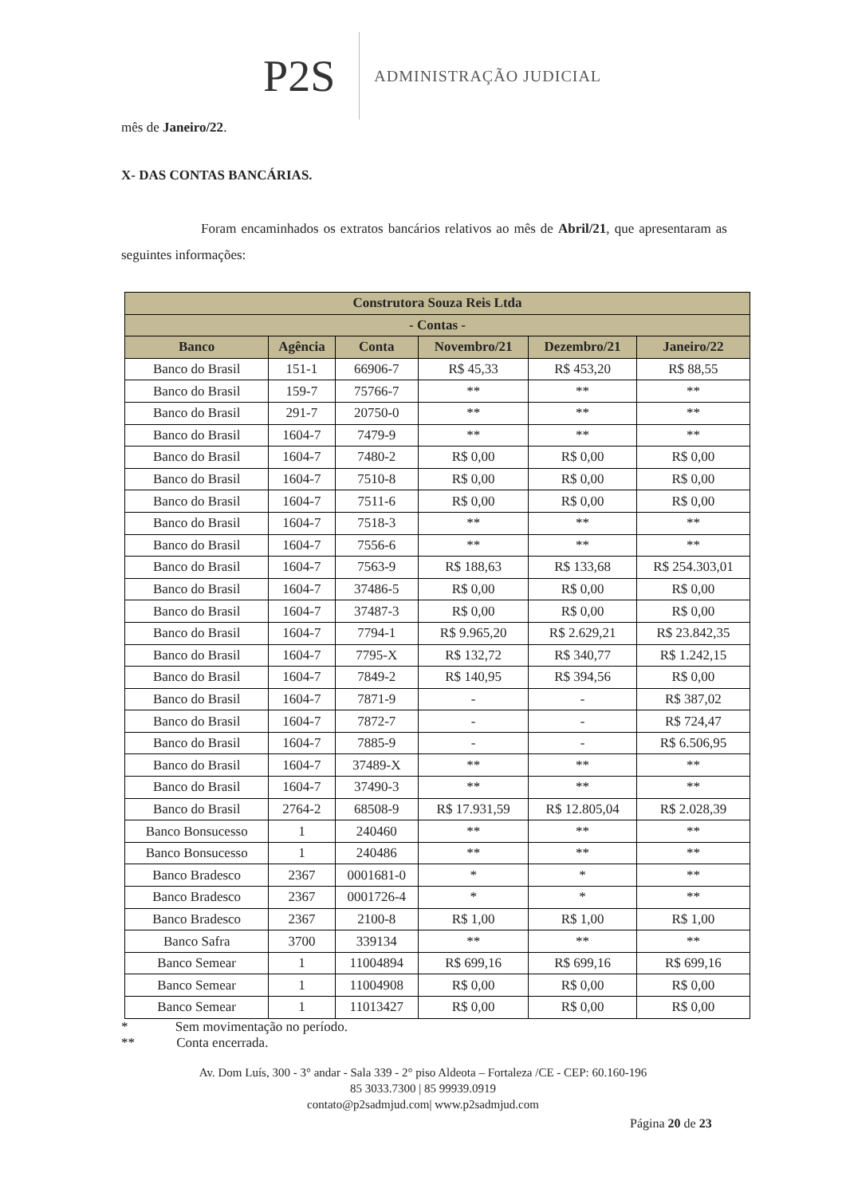P2S ADMINISTRAÇÃO JUDICIAL
mês de Janeiro/22.
X- DAS CONTAS BANCÁRIAS.
Foram encaminhados os extratos bancários relativos ao mês de Abril/21, que apresentaram as seguintes informações:
| Construtora Souza Reis Ltda | | | | | |
| --- | --- | --- | --- | --- | --- |
| - Contas - | | | | | |
| Banco | Agência | Conta | Novembro/21 | Dezembro/21 | Janeiro/22 |
| Banco do Brasil | 151-1 | 66906-7 | R$ 45,33 | R$ 453,20 | R$ 88,55 |
| Banco do Brasil | 159-7 | 75766-7 | ** | ** | ** |
| Banco do Brasil | 291-7 | 20750-0 | ** | ** | ** |
| Banco do Brasil | 1604-7 | 7479-9 | ** | ** | ** |
| Banco do Brasil | 1604-7 | 7480-2 | R$ 0,00 | R$ 0,00 | R$ 0,00 |
| Banco do Brasil | 1604-7 | 7510-8 | R$ 0,00 | R$ 0,00 | R$ 0,00 |
| Banco do Brasil | 1604-7 | 7511-6 | R$ 0,00 | R$ 0,00 | R$ 0,00 |
| Banco do Brasil | 1604-7 | 7518-3 | ** | ** | ** |
| Banco do Brasil | 1604-7 | 7556-6 | ** | ** | ** |
| Banco do Brasil | 1604-7 | 7563-9 | R$ 188,63 | R$ 133,68 | R$ 254.303,01 |
| Banco do Brasil | 1604-7 | 37486-5 | R$ 0,00 | R$ 0,00 | R$ 0,00 |
| Banco do Brasil | 1604-7 | 37487-3 | R$ 0,00 | R$ 0,00 | R$ 0,00 |
| Banco do Brasil | 1604-7 | 7794-1 | R$ 9.965,20 | R$ 2.629,21 | R$ 23.842,35 |
| Banco do Brasil | 1604-7 | 7795-X | R$ 132,72 | R$ 340,77 | R$ 1.242,15 |
| Banco do Brasil | 1604-7 | 7849-2 | R$ 140,95 | R$ 394,56 | R$ 0,00 |
| Banco do Brasil | 1604-7 | 7871-9 | - | - | R$ 387,02 |
| Banco do Brasil | 1604-7 | 7872-7 | - | - | R$ 724,47 |
| Banco do Brasil | 1604-7 | 7885-9 | - | - | R$ 6.506,95 |
| Banco do Brasil | 1604-7 | 37489-X | ** | ** | ** |
| Banco do Brasil | 1604-7 | 37490-3 | ** | ** | ** |
| Banco do Brasil | 2764-2 | 68508-9 | R$ 17.931,59 | R$ 12.805,04 | R$ 2.028,39 |
| Banco Bonsucesso | 1 | 240460 | ** | ** | ** |
| Banco Bonsucesso | 1 | 240486 | ** | ** | ** |
| Banco Bradesco | 2367 | 0001681-0 | * | * | ** |
| Banco Bradesco | 2367 | 0001726-4 | * | * | ** |
| Banco Bradesco | 2367 | 2100-8 | R$ 1,00 | R$ 1,00 | R$ 1,00 |
| Banco Safra | 3700 | 339134 | ** | ** | ** |
| Banco Semear | 1 | 11004894 | R$ 699,16 | R$ 699,16 | R$ 699,16 |
| Banco Semear | 1 | 11004908 | R$ 0,00 | R$ 0,00 | R$ 0,00 |
| Banco Semear | 1 | 11013427 | R$ 0,00 | R$ 0,00 | R$ 0,00 |
* Sem movimentação no período.
** Conta encerrada.
Av. Dom Luís, 300 - 3° andar - Sala 339 - 2° piso Aldeota – Fortaleza /CE - CEP: 60.160-196
85 3033.7300 | 85 99939.0919
contato@p2sadmjud.com| www.p2sadmjud.com
Página 20 de 23